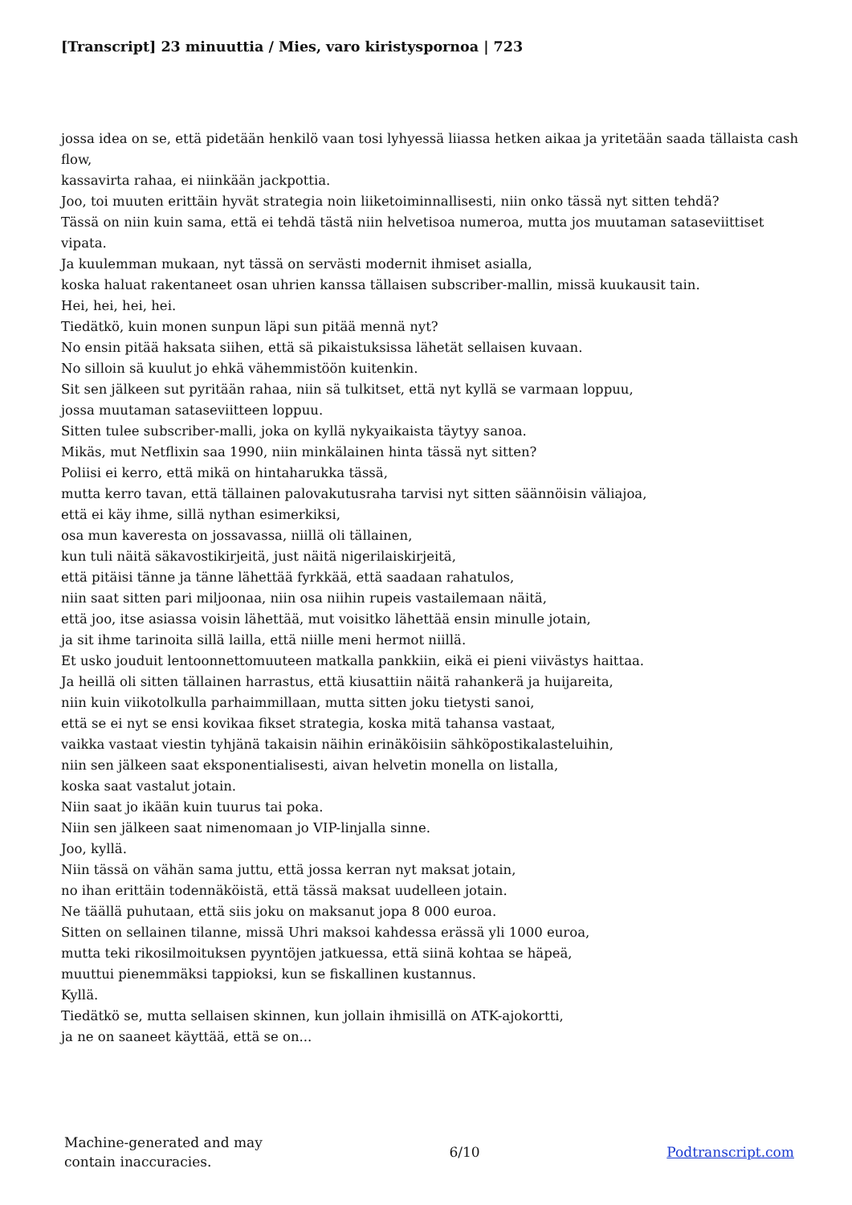[Transcript] 23 minuuttia / Mies, varo kiristyspornoa | 723
jossa idea on se, että pidetään henkilö vaan tosi lyhyessä liiassa hetken aikaa ja yritetään saada tällaista cash flow,
kassavirta rahaa, ei niinkään jackpottia.
Joo, toi muuten erittäin hyvät strategia noin liiketoiminnallisesti, niin onko tässä nyt sitten tehdä?
Tässä on niin kuin sama, että ei tehdä tästä niin helvetisoa numeroa, mutta jos muutaman sataseviittiset vipata.
Ja kuulemman mukaan, nyt tässä on servästi modernit ihmiset asialla,
koska haluat rakentaneet osan uhrien kanssa tällaisen subscriber-mallin, missä kuukausit tain.
Hei, hei, hei, hei.
Tiedätkö, kuin monen sunpun läpi sun pitää mennä nyt?
No ensin pitää haksata siihen, että sä pikaistuksissa lähetät sellaisen kuvaan.
No silloin sä kuulut jo ehkä vähemmistöön kuitenkin.
Sit sen jälkeen sut pyritään rahaa, niin sä tulkitset, että nyt kyllä se varmaan loppuu,
jossa muutaman sataseviitteen loppuu.
Sitten tulee subscriber-malli, joka on kyllä nykyaikaista täytyy sanoa.
Mikäs, mut Netflixin saa 1990, niin minkälainen hinta tässä nyt sitten?
Poliisi ei kerro, että mikä on hintaharukka tässä,
mutta kerro tavan, että tällainen palovakutusraha tarvisi nyt sitten säännöisin väliajoa,
että ei käy ihme, sillä nythan esimerkiksi,
osa mun kaveresta on jossavassa, niillä oli tällainen,
kun tuli näitä säkavostikirjeitä, just näitä nigerilaiskirjeitä,
että pitäisi tänne ja tänne lähettää fyrkkää, että saadaan rahatulos,
niin saat sitten pari miljoonaa, niin osa niihin rupeis vastailemaan näitä,
että joo, itse asiassa voisin lähettää, mut voisitko lähettää ensin minulle jotain,
ja sit ihme tarinoita sillä lailla, että niille meni hermot niillä.
Et usko jouduit lentoonnettomuuteen matkalla pankkiin, eikä ei pieni viivästys haittaa.
Ja heillä oli sitten tällainen harrastus, että kiusattiin näitä rahankerä ja huijareita,
niin kuin viikotolkulla parhaimmillaan, mutta sitten joku tietysti sanoi,
että se ei nyt se ensi kovikaa fikset strategia, koska mitä tahansa vastaat,
vaikka vastaat viestin tyhjänä takaisin näihin erinäköisiin sähköpostikalasteluihin,
niin sen jälkeen saat eksponentialisesti, aivan helvetin monella on listalla,
koska saat vastalut jotain.
Niin saat jo ikään kuin tuurus tai poka.
Niin sen jälkeen saat nimenomaan jo VIP-linjalla sinne.
Joo, kyllä.
Niin tässä on vähän sama juttu, että jossa kerran nyt maksat jotain,
no ihan erittäin todennäköistä, että tässä maksat uudelleen jotain.
Ne täällä puhutaan, että siis joku on maksanut jopa 8 000 euroa.
Sitten on sellainen tilanne, missä Uhri maksoi kahdessa erässä yli 1000 euroa,
mutta teki rikosilmoituksen pyyntöjen jatkuessa, että siinä kohtaa se häpeä,
muuttui pienemmäksi tappioksi, kun se fiskallinen kustannus.
Kyllä.
Tiedätkö se, mutta sellaisen skinnen, kun jollain ihmisillä on ATK-ajokortti,
ja ne on saaneet käyttää, että se on...
Machine-generated and may
contain inaccuracies.
6/10 Podtranscript.com